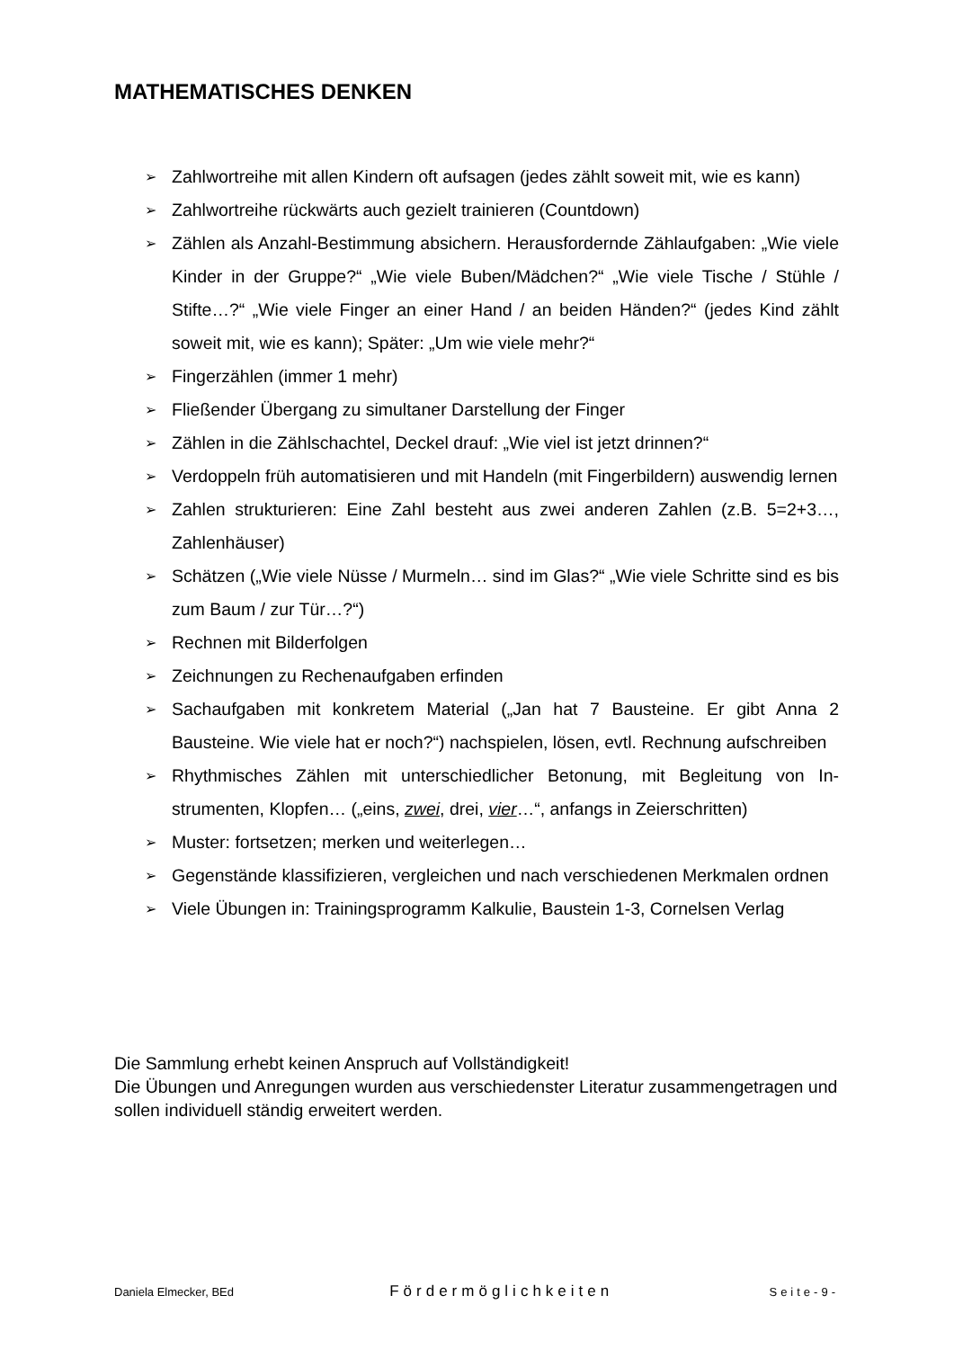MATHEMATISCHES DENKEN
➢ Zahlwortreihe mit allen Kindern oft aufsagen (jedes zählt soweit mit, wie es kann)
➢ Zahlwortreihe rückwärts auch gezielt trainieren (Countdown)
➢ Zählen als Anzahl-Bestimmung absichern. Herausfordernde Zählaufgaben: „Wie viele Kinder in der Gruppe?“ „Wie viele Buben/Mädchen?“ „Wie viele Ti­sche / Stühle / Stifte…?“ „Wie viele Finger an einer Hand / an beiden Händen?“ (jedes Kind zählt soweit mit, wie es kann); Später: „Um wie viele mehr?“
➢ Fingerzählen (immer 1 mehr)
➢ Fließender Übergang zu simultaner Darstellung der Finger
➢ Zählen in die Zählschachtel, Deckel drauf: „Wie viel ist jetzt drinnen?“
➢ Verdoppeln früh automatisieren und mit Handeln (mit Fingerbildern) auswendig lernen
➢ Zahlen strukturieren: Eine Zahl besteht aus zwei anderen Zahlen (z.B. 5=2+3…, Zahlenhäuser)
➢ Schätzen („Wie viele Nüsse / Murmeln… sind im Glas?“ „Wie viele Schritte sind es bis zum Baum / zur Tür…?“)
➢ Rechnen mit Bilderfolgen
➢ Zeichnungen zu Rechenaufgaben erfinden
➢ Sachaufgaben mit konkretem Material („Jan hat 7 Bausteine. Er gibt Anna 2 Bausteine. Wie viele hat er noch?“) nachspielen, lösen, evtl. Rechnung auf­schreiben
➢ Rhythmisches Zählen mit unterschiedlicher Betonung, mit Begleitung von In­strumenten, Klopfen… („eins, zwei, drei, vier…“, anfangs in Zeierschritten)
➢ Muster: fortsetzen; merken und weiterlegen…
➢ Gegenstände klassifizieren, vergleichen und nach verschiedenen Merkmalen ordnen
➢ Viele Übungen in: Trainingsprogramm Kalkulie, Baustein 1-3, Cornelsen Verlag
Die Sammlung erhebt keinen Anspruch auf Vollständigkeit!
Die Übungen und Anregungen wurden aus verschiedenster Literatur zusammengetra­gen und sollen individuell ständig erweitert werden.
Daniela Elmecker, BEd Fördermöglichkeiten Seite-9-